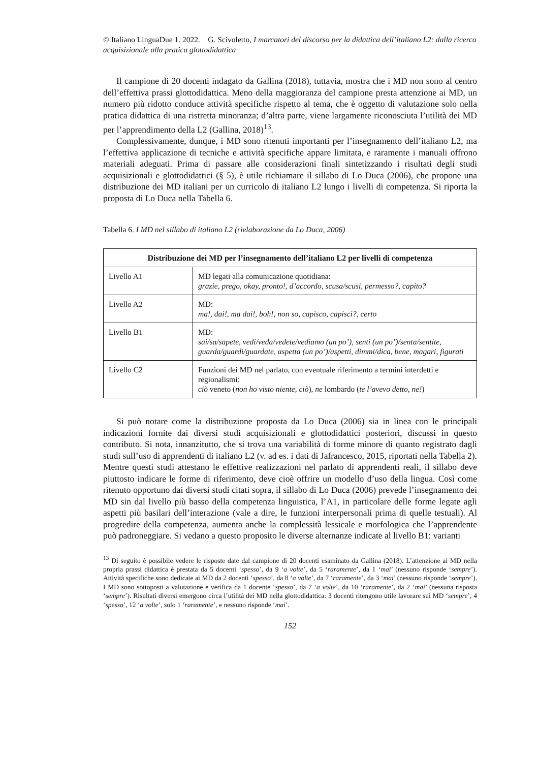© Italiano LinguaDue 1. 2022. G. Scivoletto, I marcatori del discorso per la didattica dell’italiano L2: dalla ricerca acquisizionale alla pratica glottodidattica
Il campione di 20 docenti indagato da Gallina (2018), tuttavia, mostra che i MD non sono al centro dell’effettiva prassi glottodidattica. Meno della maggioranza del campione presta attenzione ai MD, un numero più ridotto conduce attività specifiche rispetto al tema, che è oggetto di valutazione solo nella pratica didattica di una ristretta minoranza; d’altra parte, viene largamente riconosciuta l’utilità dei MD per l’apprendimento della L2 (Gallina, 2018)<sup>13</sup>.
Complessivamente, dunque, i MD sono ritenuti importanti per l’insegnamento dell’italiano L2, ma l’effettiva applicazione di tecniche e attività specifiche appare limitata, e raramente i manuali offrono materiali adeguati. Prima di passare alle considerazioni finali sintetizzando i risultati degli studi acquisizionali e glottodidattici (§ 5), è utile richiamare il sillabo di Lo Duca (2006), che propone una distribuzione dei MD italiani per un curricolo di italiano L2 lungo i livelli di competenza. Si riporta la proposta di Lo Duca nella Tabella 6.
Tabella 6. I MD nel sillabo di italiano L2 (rielaborazione da Lo Duca, 2006)
| Distribuzione dei MD per l’insegnamento dell’italiano L2 per livelli di competenza | |
| --- | --- |
| Livello A1 | MD legati alla comunicazione quotidiana: grazie, prego, okay, pronto!, d’accordo, scusa/scusi, permesso?, capito? |
| Livello A2 | MD: ma!, dai!, ma dai!, boh!, non so, capisco, capisci?, certo |
| Livello B1 | MD: sai/sa/sapete, vedi/veda/vedete/vediamo (un po’), senti (un po’)/senta/sentite, guarda/guardi/guardate, aspetta (un po’)/aspetti, dimmi/dica, bene, magari, figurati |
| Livello C2 | Funzioni dei MD nel parlato, con eventuale riferimento a termini interdetti e regionalismi: ciò veneto ( non ho visto niente, ciò ), ne lombardo ( te l’avevo detto, ne! ) |
Si può notare come la distribuzione proposta da Lo Duca (2006) sia in linea con le principali indicazioni fornite dai diversi studi acquisizionali e glottodidattici posteriori, discussi in questo contributo. Si nota, innanzitutto, che si trova una variabilità di forme minore di quanto registrato dagli studi sull’uso di apprendenti di italiano L2 (v. ad es. i dati di Jafrancesco, 2015, riportati nella Tabella 2). Mentre questi studi attestano le effettive realizzazioni nel parlato di apprendenti reali, il sillabo deve piuttosto indicare le forme di riferimento, deve cioè offrire un modello d’uso della lingua. Così come ritenuto opportuno dai diversi studi citati sopra, il sillabo di Lo Duca (2006) prevede l’insegnamento dei MD sin dal livello più basso della competenza linguistica, l’A1, in particolare delle forme legate agli aspetti più basilari dell’interazione (vale a dire, le funzioni interpersonali prima di quelle testuali). Al progredire della competenza, aumenta anche la complessità lessicale e morfologica che l’apprendente può padroneggiare. Si vedano a questo proposito le diverse alternanze indicate al livello B1: varianti
<sup>13</sup> Di seguito è possibile vedere le risposte date dal campione di 20 docenti esaminato da Gallina (2018). L’attenzione ai MD nella propria prassi didattica è prestata da 5 docenti ‘spesso’, da 9 ‘a volte’, da 5 ‘raramente’, da 1 ‘mai’ (nessuno risponde ‘sempre’). Attività specifiche sono dedicate ai MD da 2 docenti ‘spesso’, da 8 ‘a volte’, da 7 ‘raramente’, da 3 ‘mai’ (nessuno risponde ‘sempre’). I MD sono sottoposti a valutazione e verifica da 1 docente ‘spesso’, da 7 ‘a volte’, da 10 ‘raramente’, da 2 ‘mai’ (nessuna risposta ‘sempre’). Risultati diversi emergono circa l’utilità dei MD nella glottodidattica: 3 docenti ritengono utile lavorare sui MD ‘sempre’, 4 ‘spesso’, 12 ‘a volte’, solo 1 ‘raramente’, e nessuno risponde ‘mai’.
152